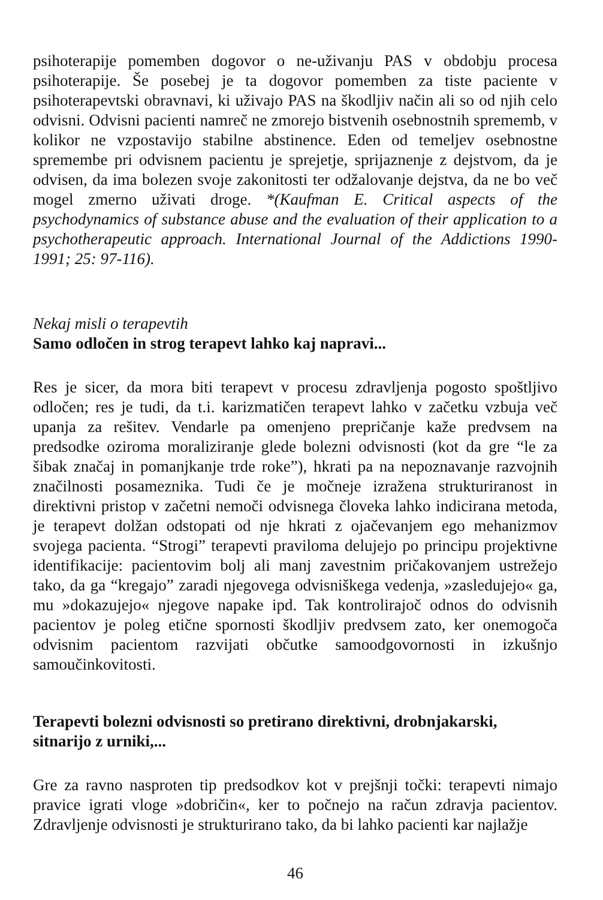psihoterapije pomemben dogovor o ne-uživanju PAS v obdobju procesa psihoterapije. Še posebej je ta dogovor pomemben za tiste paciente v psihoterapevtski obravnavi, ki uživajo PAS na škodljiv način ali so od njih celo odvisni. Odvisni pacienti namreč ne zmorejo bistvenih osebnostnih sprememb, v kolikor ne vzpostavijo stabilne abstinence. Eden od temeljev osebnostne spremembe pri odvisnem pacientu je sprejetje, sprijaznenje z dejstvom, da je odvisen, da ima bolezen svoje zakonitosti ter odžalovanje dejstva, da ne bo več mogel zmerno uživati droge. *(Kaufman E. Critical aspects of the psychodynamics of substance abuse and the evaluation of their application to a psychotherapeutic approach. International Journal of the Addictions 1990-1991; 25: 97-116).
Nekaj misli o terapevtih
Samo odločen in strog terapevt lahko kaj napravi...
Res je sicer, da mora biti terapevt v procesu zdravljenja pogosto spoštljivo odločen; res je tudi, da t.i. karizmatičen terapevt lahko v začetku vzbuja več upanja za rešitev. Vendarle pa omenjeno prepričanje kaže predvsem na predsodke oziroma moraliziranje glede bolezni odvisnosti (kot da gre “le za šibak značaj in pomanjkanje trde roke”), hkrati pa na nepoznavanje razvojnih značilnosti posameznika. Tudi če je močneje izražena strukturiranost in direktivni pristop v začetni nemoči odvisnega človeka lahko indicirana metoda, je terapevt dolžan odstopati od nje hkrati z ojačevanjem ego mehanizmov svojega pacienta. “Strogi” terapevti praviloma delujejo po principu projektivne identifikacije: pacientovim bolj ali manj zavestnim pričakovanjem ustrežejo tako, da ga “kregajo” zaradi njegovega odvisniškega vedenja, »zasledujejo« ga, mu »dokazujejo« njegove napake ipd. Tak kontrolirajoč odnos do odvisnih pacientov je poleg etične spornosti škodljiv predvsem zato, ker onemogoča odvisnim pacientom razvijati občutke samoodgovornosti in izkušnjo samoučinkovitosti.
Terapevti bolezni odvisnosti so pretirano direktivni, drobnjakarski, sitnarijo z urniki,...
Gre za ravno nasproten tip predsodkov kot v prejšnji točki: terapevti nimajo pravice igrati vloge »dobričin«, ker to počnejo na račun zdravja pacientov. Zdravljenje odvisnosti je strukturirano tako, da bi lahko pacienti kar najlažje
46